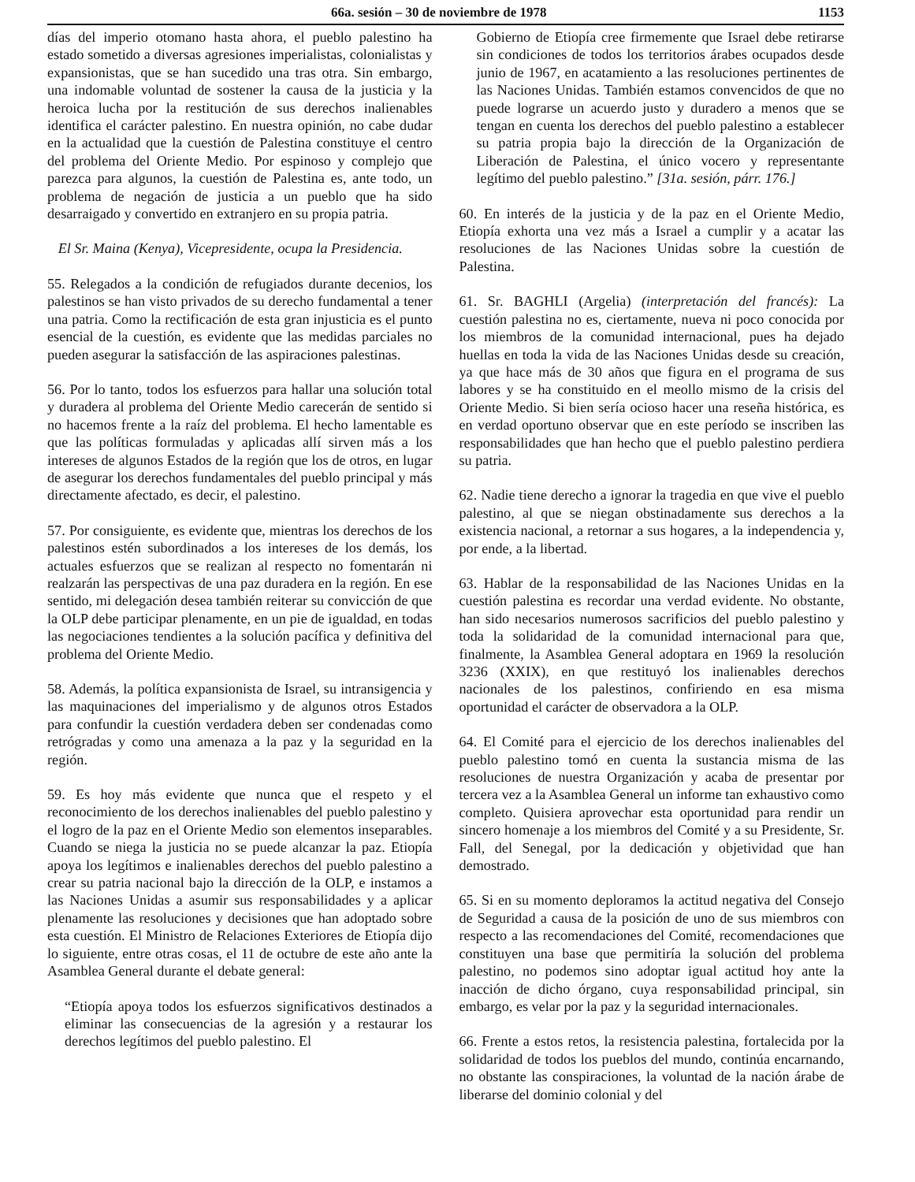66a. sesión – 30 de noviembre de 1978 1153
días del imperio otomano hasta ahora, el pueblo palestino ha estado sometido a diversas agresiones imperialistas, colonialistas y expansionistas, que se han sucedido una tras otra. Sin embargo, una indomable voluntad de sostener la causa de la justicia y la heroica lucha por la restitución de sus derechos inalienables identifica el carácter palestino. En nuestra opinión, no cabe dudar en la actualidad que la cuestión de Palestina constituye el centro del problema del Oriente Medio. Por espinoso y complejo que parezca para algunos, la cuestión de Palestina es, ante todo, un problema de negación de justicia a un pueblo que ha sido desarraigado y convertido en extranjero en su propia patria.
El Sr. Maina (Kenya), Vicepresidente, ocupa la Presidencia.
55. Relegados a la condición de refugiados durante decenios, los palestinos se han visto privados de su derecho fundamental a tener una patria. Como la rectificación de esta gran injusticia es el punto esencial de la cuestión, es evidente que las medidas parciales no pueden asegurar la satisfacción de las aspiraciones palestinas.
56. Por lo tanto, todos los esfuerzos para hallar una solución total y duradera al problema del Oriente Medio carecerán de sentido si no hacemos frente a la raíz del problema. El hecho lamentable es que las políticas formuladas y aplicadas allí sirven más a los intereses de algunos Estados de la región que los de otros, en lugar de asegurar los derechos fundamentales del pueblo principal y más directamente afectado, es decir, el palestino.
57. Por consiguiente, es evidente que, mientras los derechos de los palestinos estén subordinados a los intereses de los demás, los actuales esfuerzos que se realizan al respecto no fomentarán ni realzarán las perspectivas de una paz duradera en la región. En ese sentido, mi delegación desea también reiterar su convicción de que la OLP debe participar plenamente, en un pie de igualdad, en todas las negociaciones tendientes a la solución pacífica y definitiva del problema del Oriente Medio.
58. Además, la política expansionista de Israel, su intransigencia y las maquinaciones del imperialismo y de algunos otros Estados para confundir la cuestión verdadera deben ser condenadas como retrógradas y como una amenaza a la paz y la seguridad en la región.
59. Es hoy más evidente que nunca que el respeto y el reconocimiento de los derechos inalienables del pueblo palestino y el logro de la paz en el Oriente Medio son elementos inseparables. Cuando se niega la justicia no se puede alcanzar la paz. Etiopía apoya los legítimos e inalienables derechos del pueblo palestino a crear su patria nacional bajo la dirección de la OLP, e instamos a las Naciones Unidas a asumir sus responsabilidades y a aplicar plenamente las resoluciones y decisiones que han adoptado sobre esta cuestión. El Ministro de Relaciones Exteriores de Etiopía dijo lo siguiente, entre otras cosas, el 11 de octubre de este año ante la Asamblea General durante el debate general:
“Etiopía apoya todos los esfuerzos significativos destinados a eliminar las consecuencias de la agresión y a restaurar los derechos legítimos del pueblo palestino. El
Gobierno de Etiopía cree firmemente que Israel debe retirarse sin condiciones de todos los territorios árabes ocupados desde junio de 1967, en acatamiento a las resoluciones pertinentes de las Naciones Unidas. También estamos convencidos de que no puede lograrse un acuerdo justo y duradero a menos que se tengan en cuenta los derechos del pueblo palestino a establecer su patria propia bajo la dirección de la Organización de Liberación de Palestina, el único vocero y representante legítimo del pueblo palestino.” [31a. sesión, párr. 176.]
60. En interés de la justicia y de la paz en el Oriente Medio, Etiopía exhorta una vez más a Israel a cumplir y a acatar las resoluciones de las Naciones Unidas sobre la cuestión de Palestina.
61. Sr. BAGHLI (Argelia) (interpretación del francés): La cuestión palestina no es, ciertamente, nueva ni poco conocida por los miembros de la comunidad internacional, pues ha dejado huellas en toda la vida de las Naciones Unidas desde su creación, ya que hace más de 30 años que figura en el programa de sus labores y se ha constituido en el meollo mismo de la crisis del Oriente Medio. Si bien sería ocioso hacer una reseña histórica, es en verdad oportuno observar que en este período se inscriben las responsabilidades que han hecho que el pueblo palestino perdiera su patria.
62. Nadie tiene derecho a ignorar la tragedia en que vive el pueblo palestino, al que se niegan obstinadamente sus derechos a la existencia nacional, a retornar a sus hogares, a la independencia y, por ende, a la libertad.
63. Hablar de la responsabilidad de las Naciones Unidas en la cuestión palestina es recordar una verdad evidente. No obstante, han sido necesarios numerosos sacrificios del pueblo palestino y toda la solidaridad de la comunidad internacional para que, finalmente, la Asamblea General adoptara en 1969 la resolución 3236 (XXIX), en que restituyó los inalienables derechos nacionales de los palestinos, confiriendo en esa misma oportunidad el carácter de observadora a la OLP.
64. El Comité para el ejercicio de los derechos inalienables del pueblo palestino tomó en cuenta la sustancia misma de las resoluciones de nuestra Organización y acaba de presentar por tercera vez a la Asamblea General un informe tan exhaustivo como completo. Quisiera aprovechar esta oportunidad para rendir un sincero homenaje a los miembros del Comité y a su Presidente, Sr. Fall, del Senegal, por la dedicación y objetividad que han demostrado.
65. Si en su momento deploramos la actitud negativa del Consejo de Seguridad a causa de la posición de uno de sus miembros con respecto a las recomendaciones del Comité, recomendaciones que constituyen una base que permitiría la solución del problema palestino, no podemos sino adoptar igual actitud hoy ante la inacción de dicho órgano, cuya responsabilidad principal, sin embargo, es velar por la paz y la seguridad internacionales.
66. Frente a estos retos, la resistencia palestina, fortalecida por la solidaridad de todos los pueblos del mundo, continúa encarnando, no obstante las conspiraciones, la voluntad de la nación árabe de liberarse del dominio colonial y del